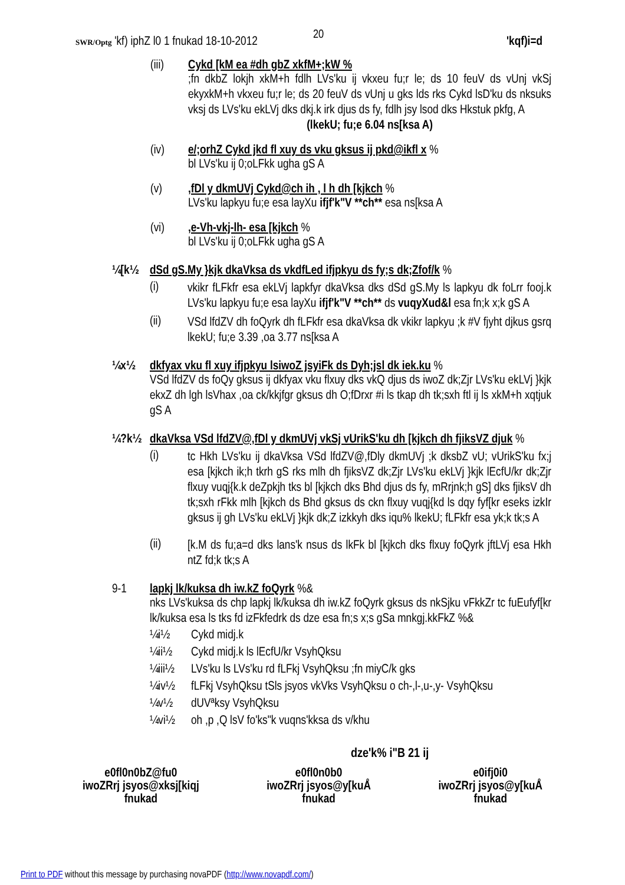20
SWR/Optg 'kf) iphZ l0 1 fnukad 18-10-2012 'kqf)i=d
(iii) Cykd [kM ea #dh gbZ xkfM+;kW %
;fn dkbZ lokjh xkM+h fdlh LVs'ku ij vkxeu fu;r le; ds 10 feuV ds vUnj vkSj ekyxkM+h vkxeu fu;r le; ds 20 feuV ds vUnj u gks lds rks Cykd lsD'ku ds nksuks vksj ds LVs'ku ekLVj dks dkj.k irk djus ds fy, fdlh jsy lsod dks Hkstuk pkfg, A
(lkekU; fu;e 6.04 ns[ksa A)
(iv) e/;orhZ Cykd jkd fl xuy ds vku gksus ij pkd@ikfl x %
bl LVs'ku ij 0;oLFkk ugha gS A
(v) ,fDl y dkmUVj Cykd@ch ih , l h dh [kjkch %
LVs'ku lapkyu fu;e esa layXu ifjf'k"V **ch** esa ns[ksa A
(vi) ,e-Vh-vkj-lh- esa [kjkch %
bl LVs'ku ij 0;oLFkk ugha gS A
¼[k½ dSd gS.My }kjk dkaVksa ds vkdfLed ifjpkyu ds fy;s dk;Zfof/k %
(i)
vkikr fLFkfr esa ekLVj lapkfyr dkaVksa dks dSd gS.My ls lapkyu dk foLrr fooj.k LVs'ku lapkyu fu;e esa layXu ifjf'k"V **ch** ds vuqyXud&l esa fn;k x;k gS A
(ii)
VSd lfdZV dh foQyrk dh fLFkfr esa dkaVksa dk vkikr lapkyu ;k #V fjyht djkus gsrq lkekU; fu;e 3.39 ,oa 3.77 ns[ksa A
¼x½ dkfyax vku fl xuy ifjpkyu lsiwoZ jsyiFk ds Dyh;jsl dk iek.ku %
VSd lfdZV ds foQy gksus ij dkfyax vku flxuy dks vkQ djus ds iwoZ dk;Zjr LVs'ku ekLVj }kjk ekxZ dh lgh lsVhax ,oa ck/kkjfgr gksus dh O;fDrxr #i ls tkap dh tk;sxh ftl ij ls xkM+h xqtjuk gS A
¼?k½ dkaVksa VSd lfdZV@,fDl y dkmUVj vkSj vUrikS'ku dh [kjkch dh fjiksVZ djuk %
(i)
tc Hkh LVs'ku ij dkaVksa VSd lfdZV@,fDly dkmUVj ;k dksbZ vU; vUrikS'ku fx;j esa [kjkch ik;h tkrh gS rks mlh dh fjiksVZ dk;Zjr LVs'ku ekLVj }kjk lEcfU/kr dk;Zjr flxuy vuqj{k.k deZpkjh tks bl [kjkch dks Bhd djus ds fy, mRrjnk;h gS] dks fjiksV dh tk;sxh rFkk mlh [kjkch ds Bhd gksus ds ckn flxuy vuqj{kd ls dqy fyf[kr eseks izkIr gksus ij gh LVs'ku ekLVj }kjk dk;Z izkkyh dks iqu% lkekU; fLFkfr esa yk;k tk;s A
(ii)
[k.M ds fu;a=d dks lans'k nsus ds lkFk bl [kjkch dks flxuy foQyrk jftLVj esa Hkh ntZ fd;k tk;s A
9-1 lapkj lk/kuksa dh iw.kZ foQyrk %&
nks LVs'kuksa ds chp lapkj lk/kuksa dh iw.kZ foQyrk gksus ds nkSjku vFkkZr tc fuEufyf[kr lk/kuksa esa ls tks fd izFkfedrk ds dze esa fn;s x;s gSa mnkgj.kkFkZ %&
¼i½
Cykd midj.k
¼ii½
Cykd midj.k ls lEcfU/kr VsyhQksu
¼iii½
LVs'ku ls LVs'ku rd fLFkj VsyhQksu ;fn miyC/k gks
¼iv½
fLFkj VsyhQksu tSls jsyos vkVks VsyhQksu o ch-,l-,u-,y- VsyhQksu
¼v½
dUVªksy VsyhQksu
¼vi½
oh ,p ,Q lsV fo'ks"k vuqns'kksa ds v/khu
dze'k% i"B 21 ij
e0fl0n0bZ@fu0
iwoZRrj jsyos@xksj[kiqj
fnukad
e0fl0n0b0
iwoZRrj jsyos@y[kuÅ
fnukad
e0ifj0i0
iwoZRrj jsyos@y[kuÅ
fnukad
Print to PDF without this message by purchasing novaPDF (http://www.novapdf.com/)